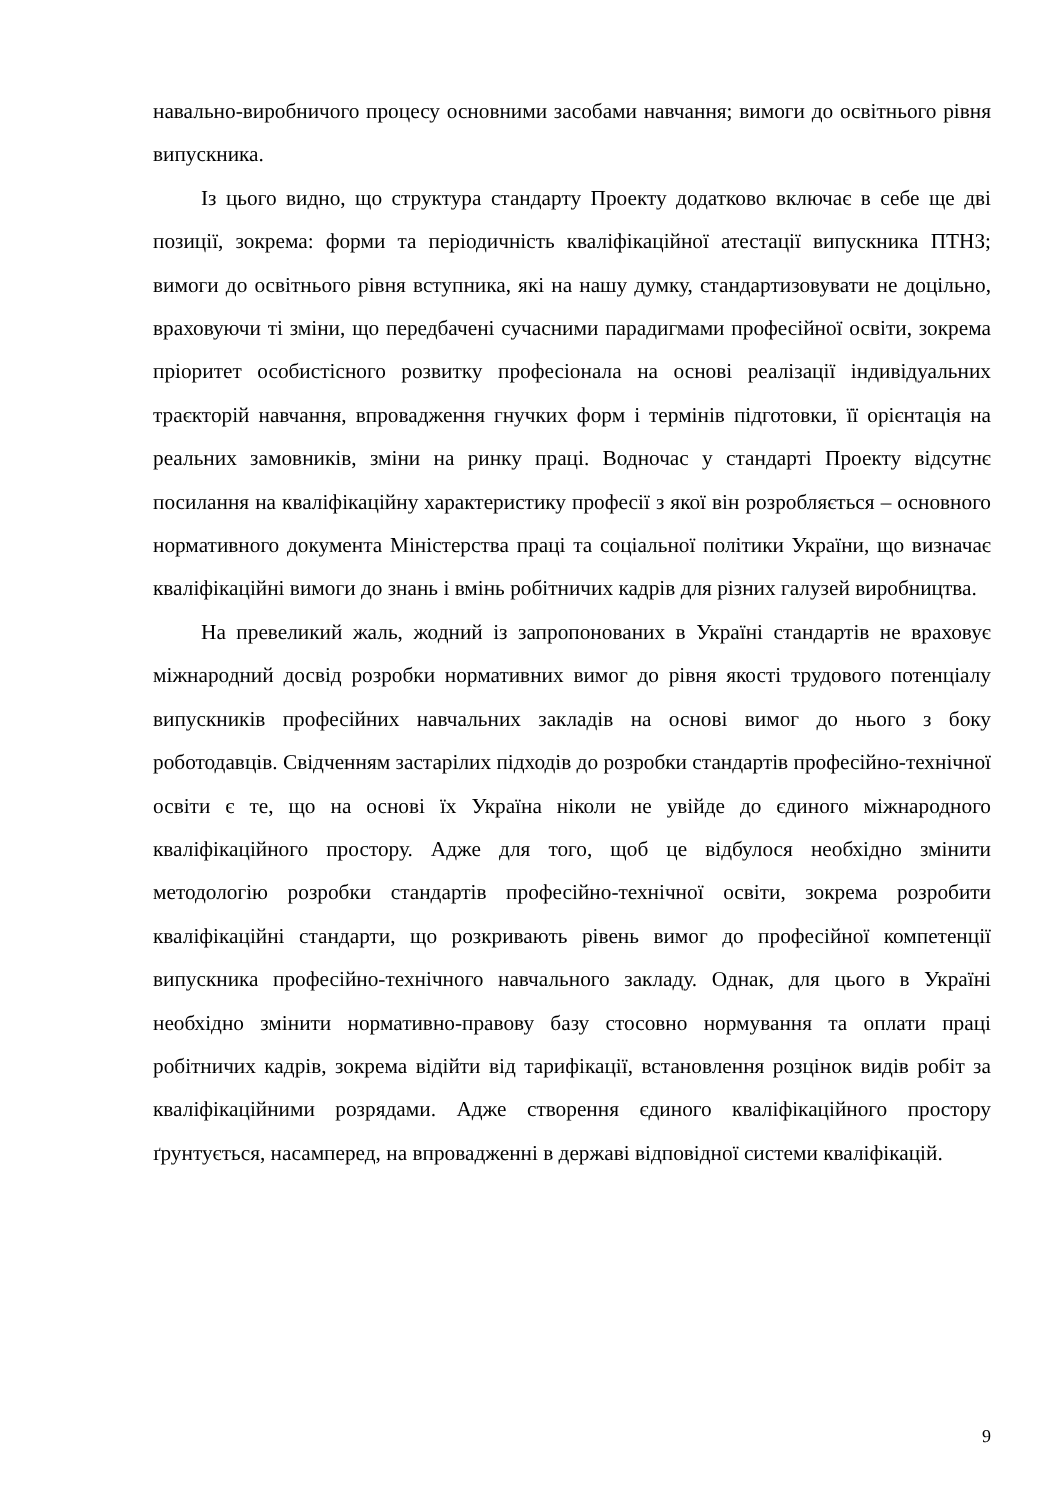навально-виробничого процесу основними засобами навчання; вимоги до освітнього рівня випускника.
Із цього видно, що структура стандарту Проекту додатково включає в себе ще дві позиції, зокрема: форми та періодичність кваліфікаційної атестації випускника ПТНЗ; вимоги до освітнього рівня вступника, які на нашу думку, стандартизовувати не доцільно, враховуючи ті зміни, що передбачені сучасними парадигмами професійної освіти, зокрема пріоритет особистісного розвитку професіонала на основі реалізації індивідуальних траєкторій навчання, впровадження гнучких форм і термінів підготовки, її орієнтація на реальних замовників, зміни на ринку праці. Водночас у стандарті Проекту відсутнє посилання на кваліфікаційну характеристику професії з якої він розробляється – основного нормативного документа Міністерства праці та соціальної політики України, що визначає кваліфікаційні вимоги до знань і вмінь робітничих кадрів для різних галузей виробництва.
На превеликий жаль, жодний із запропонованих в Україні стандартів не враховує міжнародний досвід розробки нормативних вимог до рівня якості трудового потенціалу випускників професійних навчальних закладів на основі вимог до нього з боку роботодавців. Свідченням застарілих підходів до розробки стандартів професійно-технічної освіти є те, що на основі їх Україна ніколи не увійде до єдиного міжнародного кваліфікаційного простору. Адже для того, щоб це відбулося необхідно змінити методологію розробки стандартів професійно-технічної освіти, зокрема розробити кваліфікаційні стандарти, що розкривають рівень вимог до професійної компетенції випускника професійно-технічного навчального закладу. Однак, для цього в Україні необхідно змінити нормативно-правову базу стосовно нормування та оплати праці робітничих кадрів, зокрема відійти від тарифікації, встановлення розцінок видів робіт за кваліфікаційними розрядами. Адже створення єдиного кваліфікаційного простору ґрунтується, насамперед, на впровадженні в державі відповідної системи кваліфікацій.
9